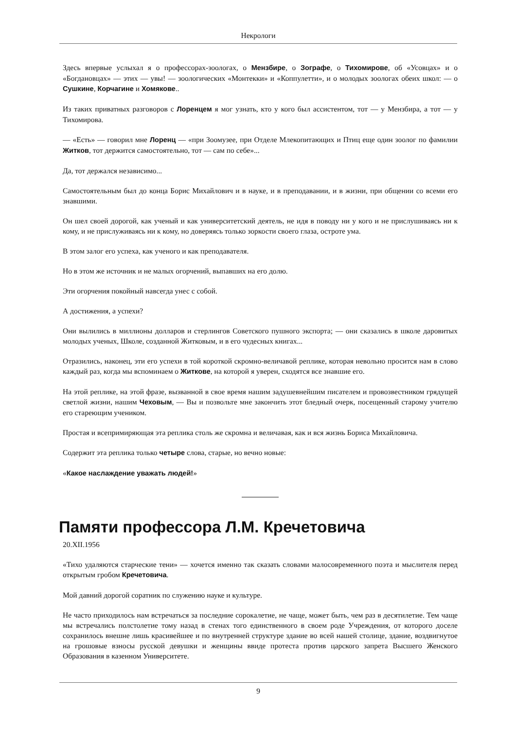Некрологи
Здесь впервые услыхал я о профессорах-зоологах, о Мензбире, о Зографе, о Тихомирове, об «Усовцах» и о «Богдановцах» — этих — увы! — зоологических «Монтекки» и «Коппулетти», и о молодых зоологах обеих школ: — о Сушкине, Корчагине и Хомякове..
Из таких приватных разговоров с Лоренцем я мог узнать, кто у кого был ассистентом, тот — у Мензбира, а тот — у Тихомирова.
— «Есть» — говорил мне Лоренц — «при Зоомузее, при Отделе Млекопитающих и Птиц еще один зоолог по фамилии Житков, тот держится самостоятельно, тот — сам по себе»...
Да, тот держался независимо...
Самостоятельным был до конца Борис Михайлович и в науке, и в преподавании, и в жизни, при общении со всеми его знавшими.
Он шел своей дорогой, как ученый и как университетский деятель, не идя в поводу ни у кого и не прислушиваясь ни к кому, и не прислуживаясь ни к кому, но доверяясь только зоркости своего глаза, остроте ума.
В этом залог его успеха, как ученого и как преподавателя.
Но в этом же источник и не малых огорчений, выпавших на его долю.
Эти огорчения покойный навсегда унес с собой.
А достижения, а успехи?
Они вылились в миллионы долларов и стерлингов Советского пушного экспорта; — они сказались в школе даровитых молодых ученых, Школе, созданной Житковым, и в его чудесных книгах...
Отразились, наконец, эти его успехи в той короткой скромно-величавой реплике, которая невольно просится нам в слово каждый раз, когда мы вспоминаем о Житкове, на которой я уверен, сходятся все знавшие его.
На этой реплике, на этой фразе, вызванной в свое время нашим задушевнейшим писателем и провозвестником грядущей светлой жизни, нашим Чеховым, — Вы и позвольте мне закончить этот бледный очерк, посещенный старому учителю его стареющим учеником.
Простая и всепримиряющая эта реплика столь же скромна и величавая, как и вся жизнь Бориса Михайловича.
Содержит эта реплика только четыре слова, старые, но вечно новые:
«Какое наслаждение уважать людей!»
Памяти профессора Л.М. Кречетовича
20.XII.1956
«Тихо удаляются старческие тени» — хочется именно так сказать словами малосовременного поэта и мыслителя перед открытым гробом Кречетовича.
Мой давний дорогой соратник по служению науке и культуре.
Не часто приходилось нам встречаться за последние сорокалетие, не чаще, может быть, чем раз в десятилетие. Тем чаще мы встречались полстолетие тому назад в стенах того единственного в своем роде Учреждения, от которого доселе сохранилось внешне лишь красивейшее и по внутренней структуре здание во всей нашей столице, здание, воздвигнутое на грошовые взносы русской девушки и женщины ввиде протеста против царского запрета Высшего Женского Образования в казенном Университете.
9